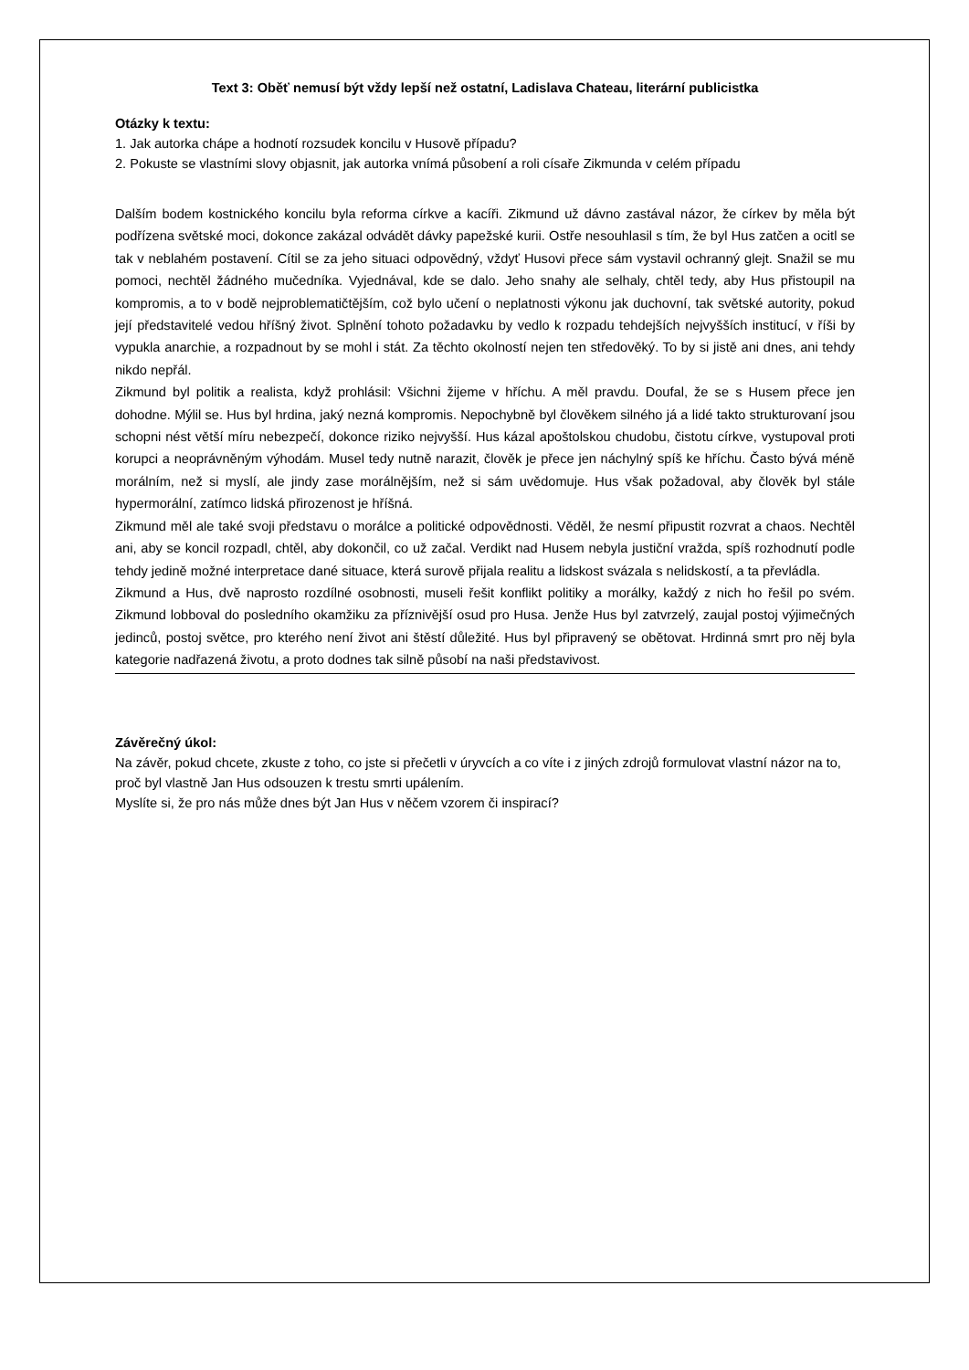Text 3: Oběť nemusí být vždy lepší než ostatní, Ladislava Chateau, literární publicistka
Otázky k textu:
1. Jak autorka chápe a hodnotí rozsudek koncilu v Husově případu?
2. Pokuste se vlastními slovy objasnit, jak autorka vnímá působení a roli císaře Zikmunda v celém případu
Dalším bodem kostnického koncilu byla reforma církve a kacíři. Zikmund už dávno zastával názor, že církev by měla být podřízena světské moci, dokonce zakázal odvádět dávky papežské kurii. Ostře nesouhlasil s tím, že byl Hus zatčen a ocitl se tak v neblahém postavení. Cítil se za jeho situaci odpovědný, vždyť Husovi přece sám vystavil ochranný glejt. Snažil se mu pomoci, nechtěl žádného mučedníka. Vyjednával, kde se dalo. Jeho snahy ale selhaly, chtěl tedy, aby Hus přistoupil na kompromis, a to v bodě nejproblematičtějším, což bylo učení o neplatnosti výkonu jak duchovní, tak světské autority, pokud její představitelé vedou hříšný život. Splnění tohoto požadavku by vedlo k rozpadu tehdejších nejvyšších institucí, v říši by vypukla anarchie, a rozpadnout by se mohl i stát. Za těchto okolností nejen ten středověký. To by si jistě ani dnes, ani tehdy nikdo nepřál.
Zikmund byl politik a realista, když prohlásil: Všichni žijeme v hříchu. A měl pravdu. Doufal, že se s Husem přece jen dohodne. Mýlil se. Hus byl hrdina, jaký nezná kompromis. Nepochybně byl člověkem silného já a lidé takto strukturovaní jsou schopni nést větší míru nebezpečí, dokonce riziko nejvyšší. Hus kázal apoštolskou chudobu, čistotu církve, vystupoval proti korupci a neoprávněným výhodám. Musel tedy nutně narazit, člověk je přece jen náchylný spíš ke hříchu. Často bývá méně morálním, než si myslí, ale jindy zase morálnějším, než si sám uvědomuje. Hus však požadoval, aby člověk byl stále hypermorální, zatímco lidská přirozenost je hříšná.
Zikmund měl ale také svoji představu o morálce a politické odpovědnosti. Věděl, že nesmí připustit rozvrat a chaos. Nechtěl ani, aby se koncil rozpadl, chtěl, aby dokončil, co už začal. Verdikt nad Husem nebyla justiční vražda, spíš rozhodnutí podle tehdy jedině možné interpretace dané situace, která surově přijala realitu a lidskost svázala s nelidskostí, a ta převládla.
Zikmund a Hus, dvě naprosto rozdílné osobnosti, museli řešit konflikt politiky a morálky, každý z nich ho řešil po svém. Zikmund lobboval do posledního okamžiku za příznivější osud pro Husa. Jenže Hus byl zatvrzelý, zaujal postoj výjimečných jedinců, postoj světce, pro kterého není život ani štěstí důležité. Hus byl připravený se obětovat. Hrdinná smrt pro něj byla kategorie nadřazená životu, a proto dodnes tak silně působí na naši představivost.
Závěrečný úkol:
Na závěr, pokud chcete, zkuste z toho, co jste si přečetli v úryvcích a co víte i z jiných zdrojů formulovat vlastní názor na to, proč byl vlastně Jan Hus odsouzen k trestu smrti upálením.
Myslíte si, že pro nás může dnes být Jan Hus v něčem vzorem či inspirací?